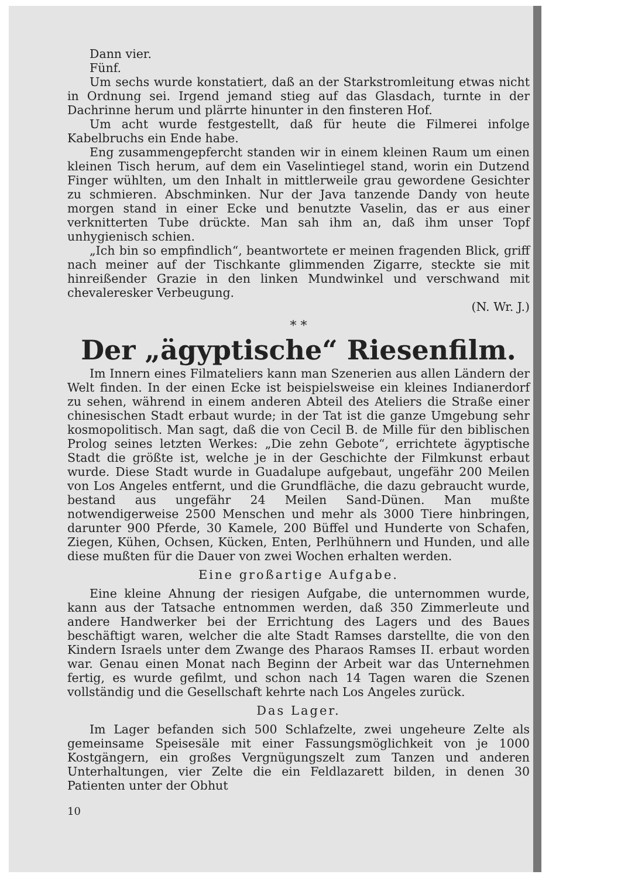Dann vier.
Fünf.
Um sechs wurde konstatiert, daß an der Starkstromleitung etwas nicht in Ordnung sei. Irgend jemand stieg auf das Glasdach, turnte in der Dachrinne herum und plärrte hinunter in den finsteren Hof.
Um acht wurde festgestellt, daß für heute die Filmerei infolge Kabelbruchs ein Ende habe.
Eng zusammengepfercht standen wir in einem kleinen Raum um einen kleinen Tisch herum, auf dem ein Vaselintiegel stand, worin ein Dutzend Finger wühlten, um den Inhalt in mittlerweile grau gewordene Gesichter zu schmieren. Abschminken. Nur der Java tanzende Dandy von heute morgen stand in einer Ecke und benutzte Vaselin, das er aus einer verknitterten Tube drückte. Man sah ihm an, daß ihm unser Topf unhygienisch schien.
„Ich bin so empfindlich“, beantwortete er meinen fragenden Blick, griff nach meiner auf der Tischkante glimmenden Zigarre, steckte sie mit hinreißender Grazie in den linken Mundwinkel und verschwand mit chevaleresker Verbeugung.
(N. Wr. J.)
* *
Der „ägyptische“ Riesenfilm.
Im Innern eines Filmateliers kann man Szenerien aus allen Ländern der Welt finden. In der einen Ecke ist beispielsweise ein kleines Indianerdorf zu sehen, während in einem anderen Abteil des Ateliers die Straße einer chinesischen Stadt erbaut wurde; in der Tat ist die ganze Umgebung sehr kosmopolitisch. Man sagt, daß die von Cecil B. de Mille für den biblischen Prolog seines letzten Werkes: „Die zehn Gebote“, errichtete ägyptische Stadt die größte ist, welche je in der Geschichte der Filmkunst erbaut wurde. Diese Stadt wurde in Guadalupe aufgebaut, ungefähr 200 Meilen von Los Angeles entfernt, und die Grundfläche, die dazu gebraucht wurde, bestand aus ungefähr 24 Meilen Sand-Dünen. Man mußte notwendigerweise 2500 Menschen und mehr als 3000 Tiere hinbringen, darunter 900 Pferde, 30 Kamele, 200 Büffel und Hunderte von Schafen, Ziegen, Kühen, Ochsen, Kücken, Enten, Perlhühnern und Hunden, und alle diese mußten für die Dauer von zwei Wochen erhalten werden.
Eine großartige Aufgabe.
Eine kleine Ahnung der riesigen Aufgabe, die unternommen wurde, kann aus der Tatsache entnommen werden, daß 350 Zimmerleute und andere Handwerker bei der Errichtung des Lagers und des Baues beschäftigt waren, welcher die alte Stadt Ramses darstellte, die von den Kindern Israels unter dem Zwange des Pharaos Ramses II. erbaut worden war. Genau einen Monat nach Beginn der Arbeit war das Unternehmen fertig, es wurde gefilmt, und schon nach 14 Tagen waren die Szenen vollständig und die Gesellschaft kehrte nach Los Angeles zurück.
Das Lager.
Im Lager befanden sich 500 Schlafzelte, zwei ungeheure Zelte als gemeinsame Speisesäle mit einer Fassungsmöglichkeit von je 1000 Kostgängern, ein großes Vergnügungszelt zum Tanzen und anderen Unterhaltungen, vier Zelte die ein Feldlazarett bilden, in denen 30 Patienten unter der Obhut
10